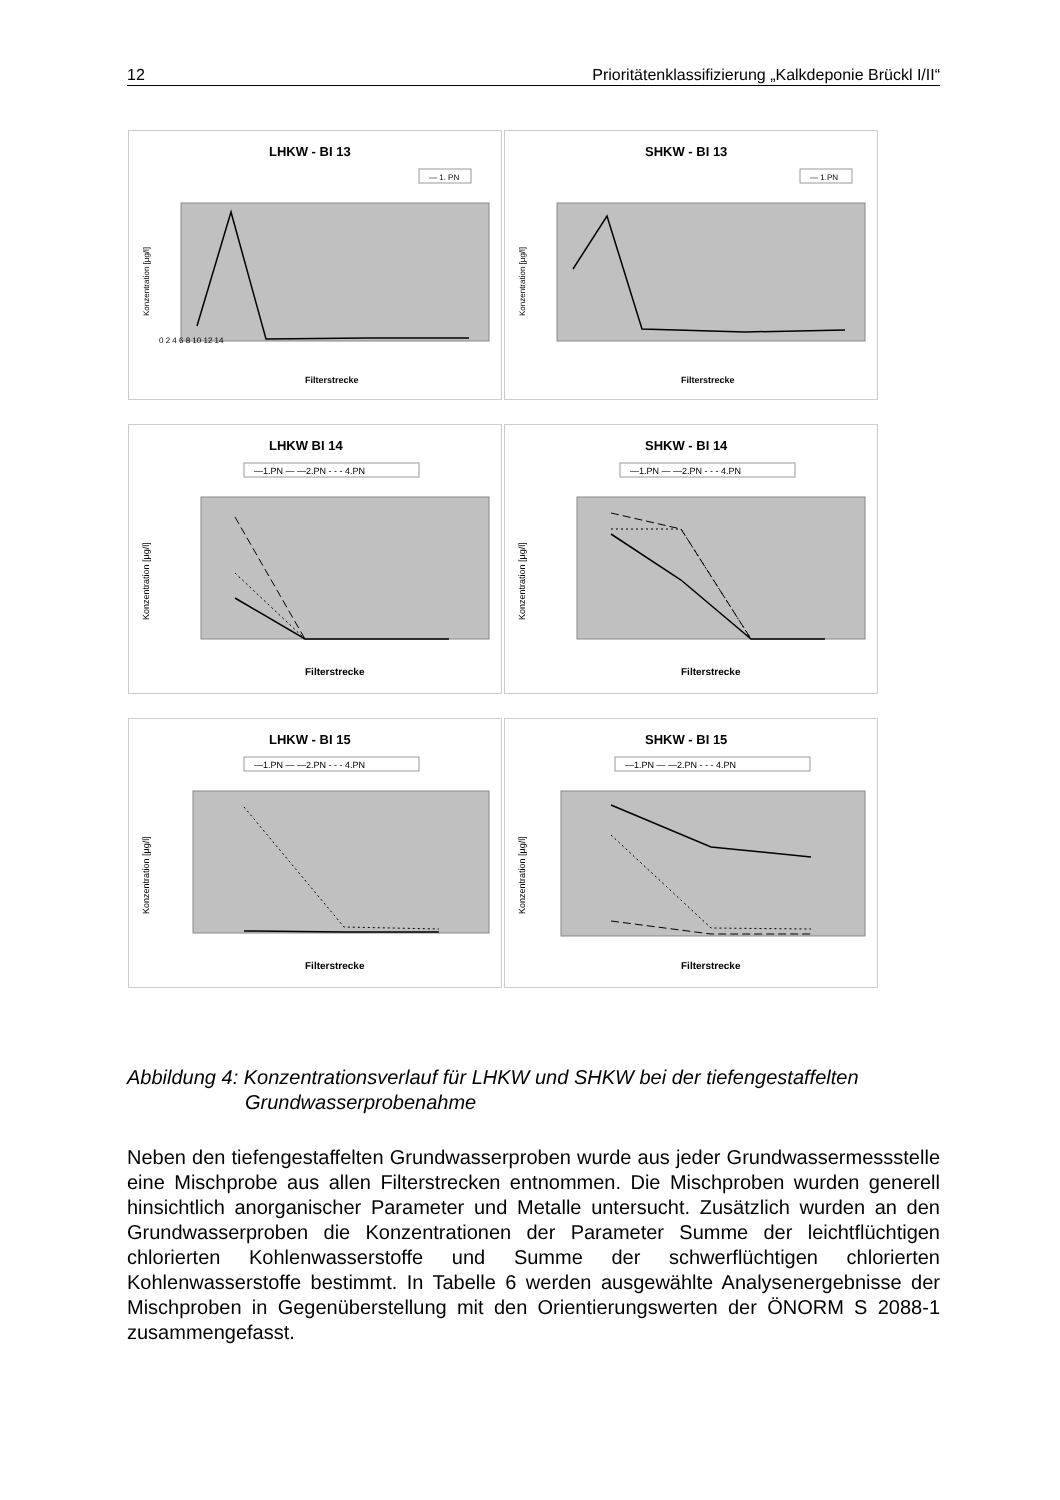12 Prioritätenklassifizierung „Kalkdeponie Brückl I/II“
LHKW - BI 13
— 1. PN
Konzentration [µg/l]
Filterstrecke
0 2 4 6 8 10 12 14
SHKW - BI 13
— 1.PN
Konzentration [µg/l]
Filterstrecke
LHKW BI 14
—1.PN — —2.PN - - - 4.PN
Konzentration [µg/l]
Filterstrecke
SHKW - BI 14
—1.PN — —2.PN - - - 4.PN
Konzentration [µg/l]
Filterstrecke
LHKW - BI 15
—1.PN — —2.PN - - - 4.PN
Konzentration [µg/l]
Filterstrecke
SHKW - BI 15
—1.PN — —2.PN - - - 4.PN
Konzentration [µg/l]
Filterstrecke
Abbildung 4: Konzentrationsverlauf für LHKW und SHKW bei der tiefengestaffelten
Grundwasserprobenahme
Neben den tiefengestaffelten Grundwasserproben wurde aus jeder Grundwasser­messstelle eine Mischprobe aus allen Filterstrecken entnommen. Die Mischproben wurden generell hinsichtlich anorganischer Parameter und Metalle untersucht. Zusätzlich wurden an den Grundwasserproben die Konzentrationen der Parameter Summe der leichtflüchtigen chlorierten Kohlenwasserstoffe und Summe der schwer­flüchtigen chlorierten Kohlenwasserstoffe bestimmt. In Tabelle 6 werden ausgewähl­te Analysenergebnisse der Mischproben in Gegenüberstellung mit den Orientie­rungswerten der ÖNORM S 2088-1 zusammengefasst.